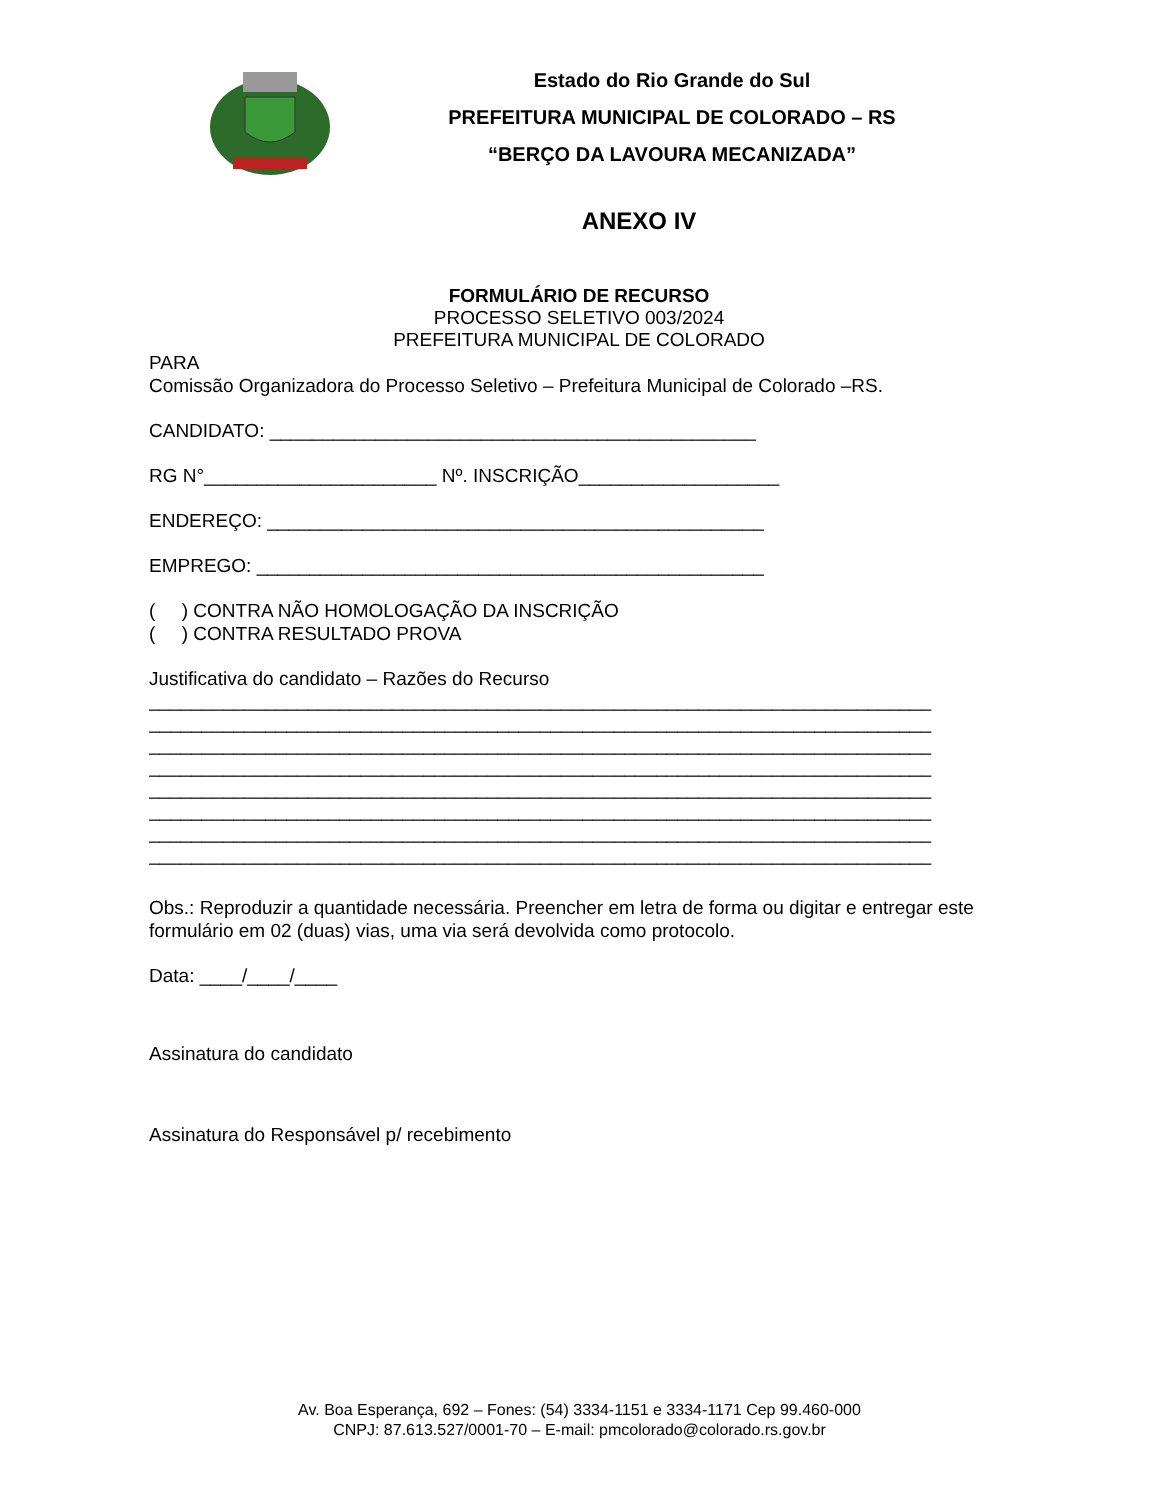Estado do Rio Grande do Sul
PREFEITURA MUNICIPAL DE COLORADO – RS
“BERÇO DA LAVOURA MECANIZADA”
ANEXO IV
FORMULÁRIO DE RECURSO
PROCESSO SELETIVO 003/2024
PREFEITURA MUNICIPAL DE COLORADO
PARA
Comissão Organizadora do Processo Seletivo – Prefeitura Municipal de Colorado –RS.
CANDIDATO: ______________________________________________
RG N°______________________ Nº. INSCRIÇÃO___________________
ENDEREÇO: _______________________________________________
EMPREGO: ________________________________________________
( ) CONTRA NÃO HOMOLOGAÇÃO DA INSCRIÇÃO
( ) CONTRA RESULTADO PROVA
Justificativa do candidato – Razões do Recurso
__________________________________________________________________________
__________________________________________________________________________
__________________________________________________________________________
__________________________________________________________________________
__________________________________________________________________________
__________________________________________________________________________
__________________________________________________________________________
__________________________________________________________________________
Obs.: Reproduzir a quantidade necessária. Preencher em letra de forma ou digitar e entregar este formulário em 02 (duas) vias, uma via será devolvida como protocolo.
Data: ____/____/____
Assinatura do candidato
Assinatura do Responsável p/ recebimento
Av. Boa Esperança, 692 – Fones: (54) 3334-1151 e 3334-1171 Cep 99.460-000
CNPJ: 87.613.527/0001-70 – E-mail: pmcolorado@colorado.rs.gov.br